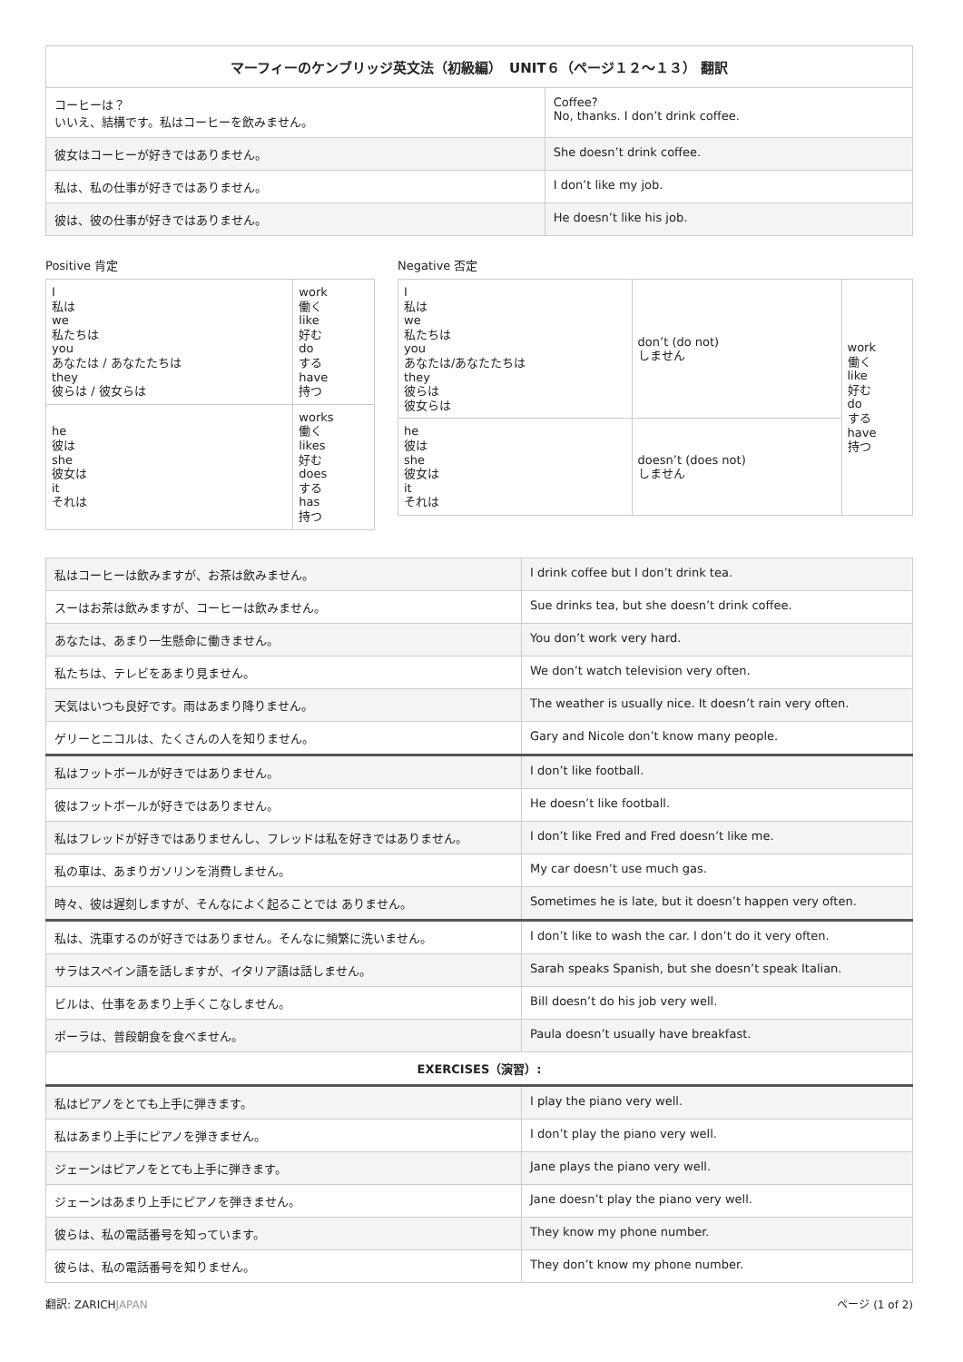| マーフィーのケンブリッジ英文法（初級編） UNIT６（ページ１２〜１３） 翻訳 | |
| --- | --- |
| コーヒーは？ いいえ、結構です。私はコーヒーを飲みません。 | Coffee? No, thanks. I don’t drink coffee. |
| 彼女はコーヒーが好きではありません。 | She doesn’t drink coffee. |
| 私は、私の仕事が好きではありません。 | I don’t like my job. |
| 彼は、彼の仕事が好きではありません。 | He doesn’t like his job. |
Positive 肯定
| I 私は we 私たちは you あなたは / あなたたちは they 彼らは / 彼女らは | work 働く like 好む do する have 持つ |
| he 彼は she 彼女は it それは | works 働く likes 好む does する has 持つ |
Negative 否定
| I 私は we 私たちは you あなたは/あなたたちは they 彼らは 彼女らは | don’t (do not) しません | work 働く like 好む do する have 持つ |
| he 彼は she 彼女は it それは | doesn’t (does not) しません | |
| 私はコーヒーは飲みますが、お茶は飲みません。 | I drink coffee but I don’t drink tea. |
| スーはお茶は飲みますが、コーヒーは飲みません。 | Sue drinks tea, but she doesn’t drink coffee. |
| あなたは、あまり一生懸命に働きません。 | You don’t work very hard. |
| 私たちは、テレビをあまり見ません。 | We don’t watch television very often. |
| 天気はいつも良好です。雨はあまり降りません。 | The weather is usually nice. It doesn’t rain very often. |
| ゲリーとニコルは、たくさんの人を知りません。 | Gary and Nicole don’t know many people. |
| 私はフットボールが好きではありません。 | I don’t like football. |
| 彼はフットボールが好きではありません。 | He doesn’t like football. |
| 私はフレッドが好きではありませんし、フレッドは私を好きではありません。 | I don’t like Fred and Fred doesn’t like me. |
| 私の車は、あまりガソリンを消費しません。 | My car doesn’t use much gas. |
| 時々、彼は遅刻しますが、そんなによく起ることでは ありません。 | Sometimes he is late, but it doesn’t happen very often. |
| 私は、洗車するのが好きではありません。そんなに頻繁に洗いません。 | I don’t like to wash the car. I don’t do it very often. |
| サラはスペイン語を話しますが、イタリア語は話しません。 | Sarah speaks Spanish, but she doesn’t speak Italian. |
| ビルは、仕事をあまり上手くこなしません。 | Bill doesn’t do his job very well. |
| ポーラは、普段朝食を食べません。 | Paula doesn’t usually have breakfast. |
| EXERCISES（演習）: | |
| 私はピアノをとても上手に弾きます。 | I play the piano very well. |
| 私はあまり上手にピアノを弾きません。 | I don’t play the piano very well. |
| ジェーンはピアノをとても上手に弾きます。 | Jane plays the piano very well. |
| ジェーンはあまり上手にピアノを弾きません。 | Jane doesn’t play the piano very well. |
| 彼らは、私の電話番号を知っています。 | They know my phone number. |
| 彼らは、私の電話番号を知りません。 | They don’t know my phone number. |
翻訳: ZARICHJAPAN ページ (1 of 2)